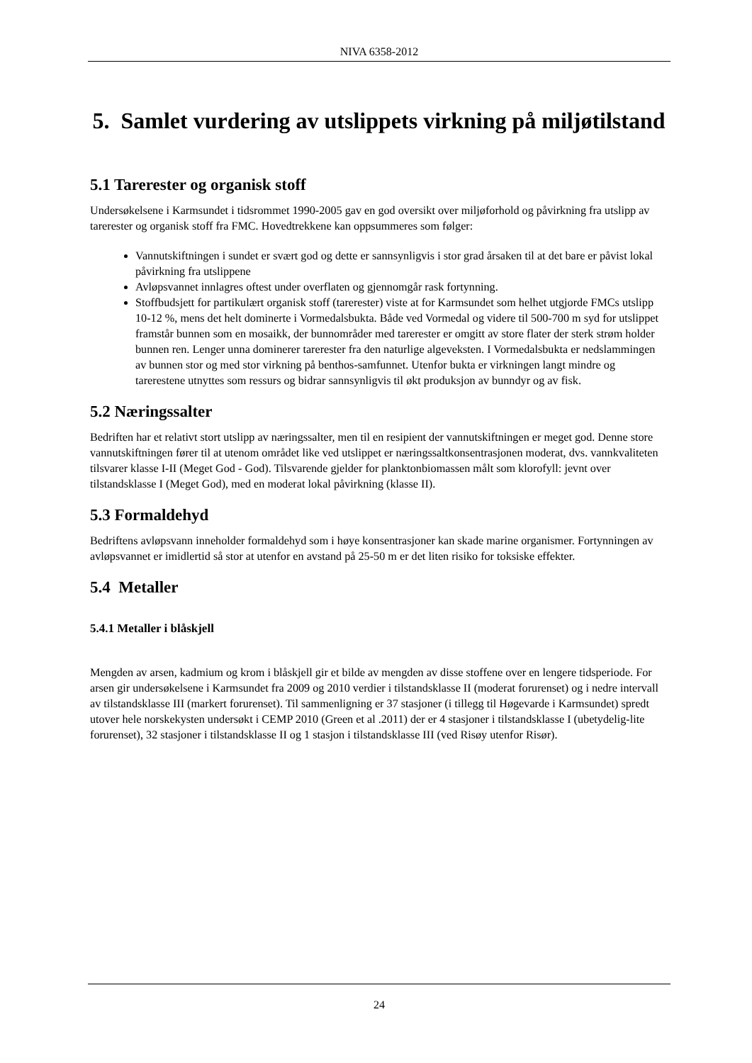NIVA 6358-2012
5. Samlet vurdering av utslippets virkning på miljøtilstand
5.1 Tarerester og organisk stoff
Undersøkelsene i Karmsundet i tidsrommet 1990-2005 gav en god oversikt over miljøforhold og påvirkning fra utslipp av tarerester og organisk stoff fra FMC. Hovedtrekkene kan oppsummeres som følger:
Vannutskiftningen i sundet er svært god og dette er sannsynligvis i stor grad årsaken til at det bare er påvist lokal påvirkning fra utslippene
Avløpsvannet innlagres oftest under overflaten og gjennomgår rask fortynning.
Stoffbudsjett for partikulært organisk stoff (tarerester) viste at for Karmsundet som helhet utgjorde FMCs utslipp 10-12 %, mens det helt dominerte i Vormedalsbukta. Både ved Vormedal og videre til 500-700 m syd for utslippet framstår bunnen som en mosaikk, der bunnområder med tarerester er omgitt av store flater der sterk strøm holder bunnen ren. Lenger unna dominerer tarerester fra den naturlige algeveksten. I Vormedalsbukta er nedslammingen av bunnen stor og med stor virkning på benthos-samfunnet. Utenfor bukta er virkningen langt mindre og tarerestene utnyttes som ressurs og bidrar sannsynligvis til økt produksjon av bunndyr og av fisk.
5.2 Næringssalter
Bedriften har et relativt stort utslipp av næringssalter, men til en resipient der vannutskiftningen er meget god. Denne store vannutskiftningen fører til at utenom området like ved utslippet er næringssaltkonsentrasjonen moderat, dvs. vannkvaliteten tilsvarer klasse I-II (Meget God - God). Tilsvarende gjelder for planktonbiomassen målt som klorofyll: jevnt over tilstandsklasse I (Meget God), med en moderat lokal påvirkning (klasse II).
5.3 Formaldehyd
Bedriftens avløpsvann inneholder formaldehyd som i høye konsentrasjoner kan skade marine organismer. Fortynningen av avløpsvannet er imidlertid så stor at utenfor en avstand på 25-50 m er det liten risiko for toksiske effekter.
5.4 Metaller
5.4.1 Metaller i blåskjell
Mengden av arsen, kadmium og krom i blåskjell gir et bilde av mengden av disse stoffene over en lengere tidsperiode. For arsen gir undersøkelsene i Karmsundet fra 2009 og 2010 verdier i tilstandsklasse II (moderat forurenset) og i nedre intervall av tilstandsklasse III (markert forurenset). Til sammenligning er 37 stasjoner (i tillegg til Høgevarde i Karmsundet) spredt utover hele norskekysten undersøkt i CEMP 2010 (Green et al .2011) der er 4 stasjoner i tilstandsklasse I (ubetydelig-lite forurenset), 32 stasjoner i tilstandsklasse II og 1 stasjon i tilstandsklasse III (ved Risøy utenfor Risør).
24